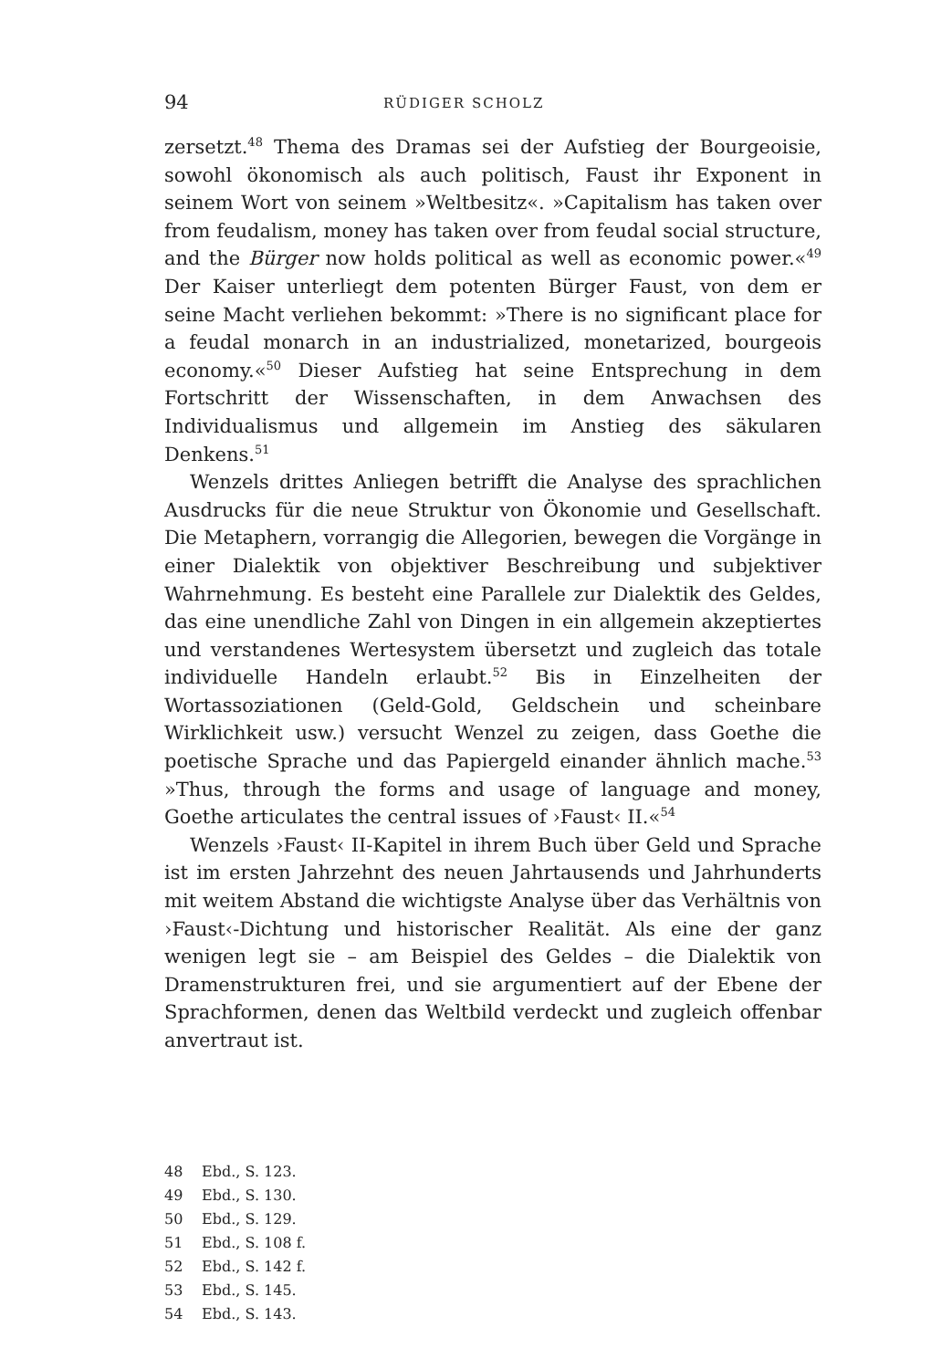94 RÜDIGER SCHOLZ
zersetzt.<sup>48</sup> Thema des Dramas sei der Aufstieg der Bourgeoisie, sowohl ökonomisch als auch politisch, Faust ihr Exponent in seinem Wort von seinem »Weltbesitz«. »Capitalism has taken over from feudalism, money has taken over from feudal social structure, and the Bürger now holds political as well as economic power.«<sup>49</sup> Der Kaiser unterliegt dem potenten Bürger Faust, von dem er seine Macht verliehen bekommt: »There is no significant place for a feudal monarch in an industrialized, monetarized, bourgeois economy.«<sup>50</sup> Dieser Aufstieg hat seine Entsprechung in dem Fortschritt der Wissenschaften, in dem Anwachsen des Individualismus und allgemein im Anstieg des säkularen Denkens.<sup>51</sup>
Wenzels drittes Anliegen betrifft die Analyse des sprachlichen Ausdrucks für die neue Struktur von Ökonomie und Gesellschaft. Die Metaphern, vorrangig die Allegorien, bewegen die Vorgänge in einer Dialektik von objektiver Beschreibung und subjektiver Wahrnehmung. Es besteht eine Parallele zur Dialektik des Geldes, das eine unendliche Zahl von Dingen in ein allgemein akzeptiertes und verstandenes Wertesystem übersetzt und zugleich das totale individuelle Handeln erlaubt.<sup>52</sup> Bis in Einzelheiten der Wortassoziationen (Geld-Gold, Geldschein und scheinbare Wirklichkeit usw.) versucht Wenzel zu zeigen, dass Goethe die poetische Sprache und das Papiergeld einander ähnlich mache.<sup>53</sup> »Thus, through the forms and usage of language and money, Goethe articulates the central issues of ›Faust‹ II.«<sup>54</sup>
Wenzels ›Faust‹ II-Kapitel in ihrem Buch über Geld und Sprache ist im ersten Jahrzehnt des neuen Jahrtausends und Jahrhunderts mit weitem Abstand die wichtigste Analyse über das Verhältnis von ›Faust‹-Dichtung und historischer Realität. Als eine der ganz wenigen legt sie – am Beispiel des Geldes – die Dialektik von Dramenstrukturen frei, und sie argumentiert auf der Ebene der Sprachformen, denen das Weltbild verdeckt und zugleich offenbar anvertraut ist.
48 Ebd., S. 123.
49 Ebd., S. 130.
50 Ebd., S. 129.
51 Ebd., S. 108 f.
52 Ebd., S. 142 f.
53 Ebd., S. 145.
54 Ebd., S. 143.